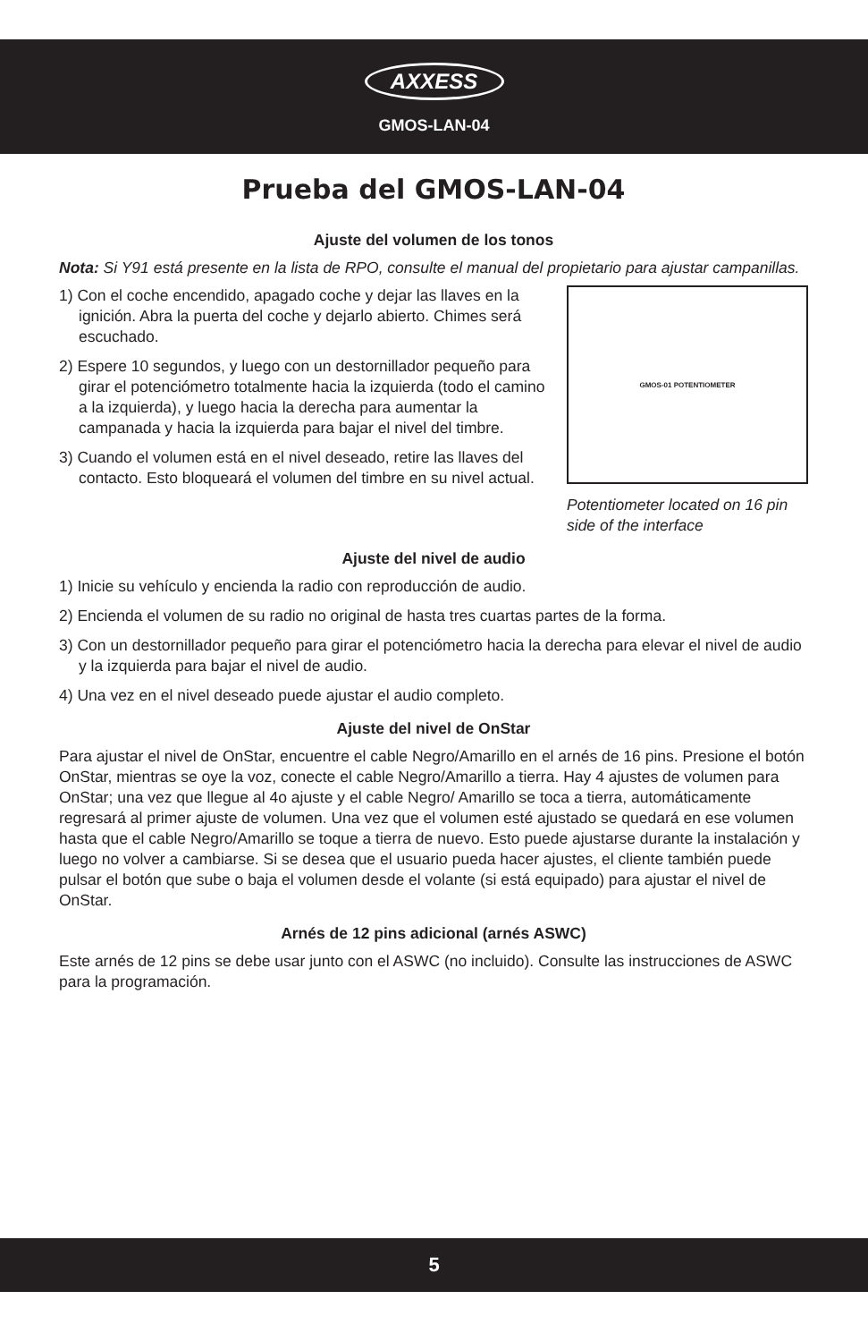AXXESS
GMOS-LAN-04
Prueba del GMOS-LAN-04
Ajuste del volumen de los tonos
Nota: Si Y91 está presente en la lista de RPO, consulte el manual del propietario para ajustar campanillas.
1) Con el coche encendido, apagado coche y dejar las llaves en la ignición. Abra la puerta del coche y dejarlo abierto. Chimes será escuchado.
2) Espere 10 segundos, y luego con un destornillador pequeño para girar el potenciómetro totalmente hacia la izquierda (todo el camino a la izquierda), y luego hacia la derecha para aumentar la campanada y hacia la izquierda para bajar el nivel del timbre.
3) Cuando el volumen está en el nivel deseado, retire las llaves del contacto. Esto bloqueará el volumen del timbre en su nivel actual.
GMOS-01 POTENTIOMETER
Potentiometer located on 16 pin side of the interface
Ajuste del nivel de audio
1) Inicie su vehículo y encienda la radio con reproducción de audio.
2) Encienda el volumen de su radio no original de hasta tres cuartas partes de la forma.
3) Con un destornillador pequeño para girar el potenciómetro hacia la derecha para elevar el nivel de audio y la izquierda para bajar el nivel de audio.
4) Una vez en el nivel deseado puede ajustar el audio completo.
Ajuste del nivel de OnStar
Para ajustar el nivel de OnStar, encuentre el cable Negro/Amarillo en el arnés de 16 pins. Presione el botón OnStar, mientras se oye la voz, conecte el cable Negro/Amarillo a tierra. Hay 4 ajustes de volumen para OnStar; una vez que llegue al 4o ajuste y el cable Negro/ Amarillo se toca a tierra, automáticamente regresará al primer ajuste de volumen. Una vez que el volumen esté ajustado se quedará en ese volumen hasta que el cable Negro/Amarillo se toque a tierra de nuevo. Esto puede ajustarse durante la instalación y luego no volver a cambiarse. Si se desea que el usuario pueda hacer ajustes, el cliente también puede pulsar el botón que sube o baja el volumen desde el volante (si está equipado) para ajustar el nivel de OnStar.
Arnés de 12 pins adicional (arnés ASWC)
Este arnés de 12 pins se debe usar junto con el ASWC (no incluido). Consulte las instrucciones de ASWC para la programación.
5